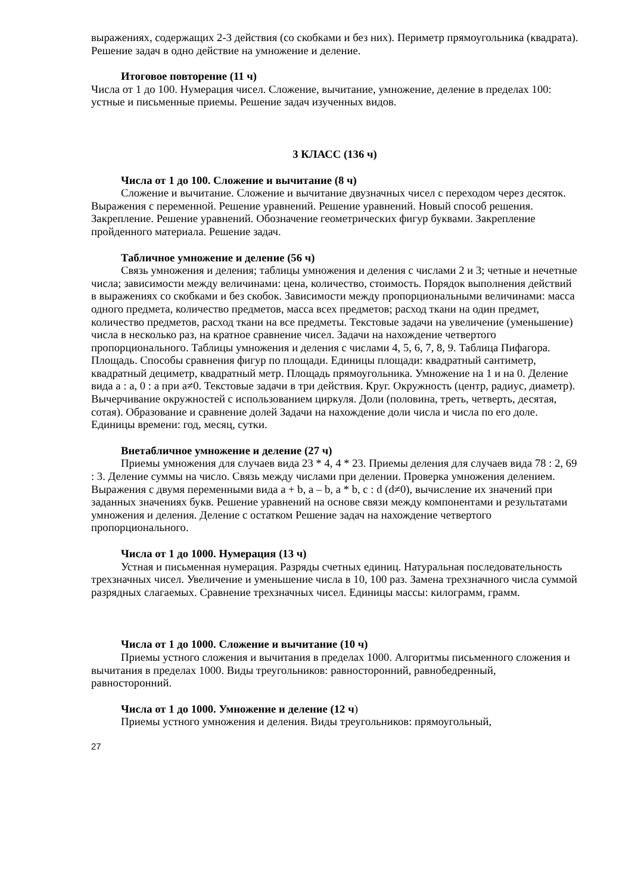выражениях, содержащих 2-3 действия (со скобками и без них). Периметр прямоугольника (квадрата). Решение задач в одно действие на умножение и деление.
Итоговое повторение (11 ч)
Числа от 1 до 100. Нумерация чисел. Сложение, вычитание, умножение, деление в пределах 100: устные и письменные приемы. Решение задач изученных видов.
3 КЛАСС (136 ч)
Числа от 1 до 100. Сложение и вычитание (8 ч)
Сложение и вычитание. Сложение и вычитание двузначных чисел с переходом через десяток. Выражения с переменной. Решение уравнений. Решение уравнений. Новый способ решения. Закрепление. Решение уравнений. Обозначение геометрических фигур буквами. Закрепление пройденного материала. Решение задач.
Табличное умножение и деление (56 ч)
Связь умножения и деления; таблицы умножения и деления с числами 2 и 3; четные и нечетные числа; зависимости между величинами: цена, количество, стоимость. Порядок выполнения действий в выражениях со скобками и без скобок. Зависимости между пропорциональными величинами: масса одного предмета, количество предметов, масса всех предметов; расход ткани на один предмет, количество предметов, расход ткани на все предметы. Текстовые задачи на увеличение (уменьшение) числа в несколько раз, на кратное сравнение чисел. Задачи на нахождение четвертого пропорционального. Таблицы умножения и деления с числами 4, 5, 6, 7, 8, 9. Таблица Пифагора. Площадь. Способы сравнения фигур по площади. Единицы площади: квадратный сантиметр, квадратный дециметр, квадратный метр. Площадь прямоугольника. Умножение на 1 и на 0. Деление вида а : а, 0 : а при а≠0. Текстовые задачи в три действия. Круг. Окружность (центр, радиус, диаметр). Вычерчивание окружностей с использованием циркуля. Доли (половина, треть, четверть, десятая, сотая). Образование и сравнение долей Задачи на нахождение доли числа и числа по его доле. Единицы времени: год, месяц, сутки.
Внетабличное умножение и деление (27 ч)
Приемы умножения для случаев вида 23 * 4, 4 * 23. Приемы деления для случаев вида 78 : 2, 69 : 3. Деление суммы на число. Связь между числами при делении. Проверка умножения делением. Выражения с двумя переменными вида а + b, а – b, а * b, с : d (d≠0), вычисление их значений при заданных значениях букв. Решение уравнений на основе связи между компонентами и результатами умножения и деления. Деление с остатком Решение задач на нахождение четвертого пропорционального.
Числа от 1 до 1000. Нумерация (13 ч)
Устная и письменная нумерация. Разряды счетных единиц. Натуральная последовательность трехзначных чисел. Увеличение и уменьшение числа в 10, 100 раз. Замена трехзначного числа суммой разрядных слагаемых. Сравнение трехзначных чисел. Единицы массы: килограмм, грамм.
Числа от 1 до 1000. Сложение и вычитание (10 ч)
Приемы устного сложения и вычитания в пределах 1000. Алгоритмы письменного сложения и вычитания в пределах 1000. Виды треугольников: равносторонний, равнобедренный, равносторонний.
Числа от 1 до 1000. Умножение и деление (12 ч)
Приемы устного умножения и деления. Виды треугольников: прямоугольный,
27